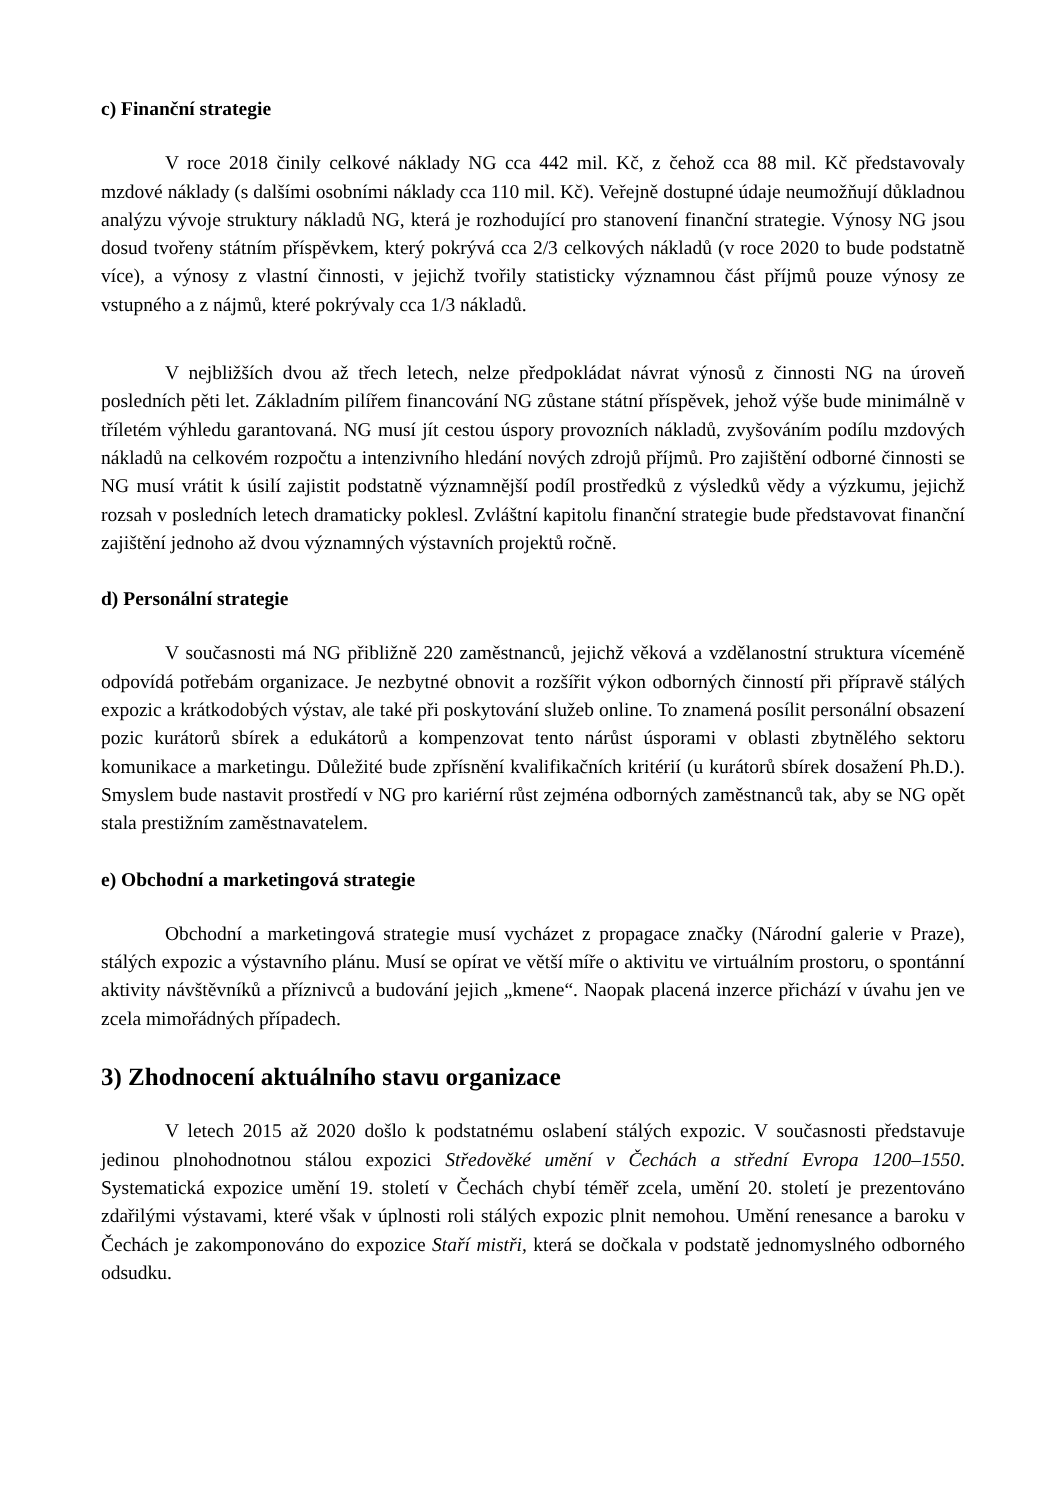c) Finanční strategie
V roce 2018 činily celkové náklady NG cca 442 mil. Kč, z čehož cca 88 mil. Kč představovaly mzdové náklady (s dalšími osobními náklady cca 110 mil. Kč). Veřejně dostupné údaje neumožňují důkladnou analýzu vývoje struktury nákladů NG, která je rozhodující pro stanovení finanční strategie. Výnosy NG jsou dosud tvořeny státním příspěvkem, který pokrývá cca 2/3 celkových nákladů (v roce 2020 to bude podstatně více), a výnosy z vlastní činnosti, v jejichž tvořily statisticky významnou část příjmů pouze výnosy ze vstupného a z nájmů, které pokrývaly cca 1/3 nákladů.
V nejbližších dvou až třech letech, nelze předpokládat návrat výnosů z činnosti NG na úroveň posledních pěti let. Základním pilířem financování NG zůstane státní příspěvek, jehož výše bude minimálně v tříletém výhledu garantovaná. NG musí jít cestou úspory provozních nákladů, zvyšováním podílu mzdových nákladů na celkovém rozpočtu a intenzivního hledání nových zdrojů příjmů. Pro zajištění odborné činnosti se NG musí vrátit k úsilí zajistit podstatně významnější podíl prostředků z výsledků vědy a výzkumu, jejichž rozsah v posledních letech dramaticky poklesl. Zvláštní kapitolu finanční strategie bude představovat finanční zajištění jednoho až dvou významných výstavních projektů ročně.
d) Personální strategie
V současnosti má NG přibližně 220 zaměstnanců, jejichž věková a vzdělanostní struktura víceméně odpovídá potřebám organizace. Je nezbytné obnovit a rozšířit výkon odborných činností při přípravě stálých expozic a krátkodobých výstav, ale také při poskytování služeb online. To znamená posílit personální obsazení pozic kurátorů sbírek a edukátorů a kompenzovat tento nárůst úsporami v oblasti zbytnělého sektoru komunikace a marketingu. Důležité bude zpřísnění kvalifikačních kritérií (u kurátorů sbírek dosažení Ph.D.). Smyslem bude nastavit prostředí v NG pro kariérní růst zejména odborných zaměstnanců tak, aby se NG opět stala prestižním zaměstnavatelem.
e) Obchodní a marketingová strategie
Obchodní a marketingová strategie musí vycházet z propagace značky (Národní galerie v Praze), stálých expozic a výstavního plánu. Musí se opírat ve větší míře o aktivitu ve virtuálním prostoru, o spontánní aktivity návštěvníků a příznivců a budování jejich „kmene“. Naopak placená inzerce přichází v úvahu jen ve zcela mimořádných případech.
3) Zhodnocení aktuálního stavu organizace
V letech 2015 až 2020 došlo k podstatnému oslabení stálých expozic. V současnosti představuje jedinou plnohodnotnou stálou expozici Středověké umění v Čechách a střední Evropa 1200–1550. Systematická expozice umění 19. století v Čechách chybí téměř zcela, umění 20. století je prezentováno zdařilými výstavami, které však v úplnosti roli stálých expozic plnit nemohou. Umění renesance a baroku v Čechách je zakomponováno do expozice Staří mistři, která se dočkala v podstatě jednomyslného odborného odsudku.